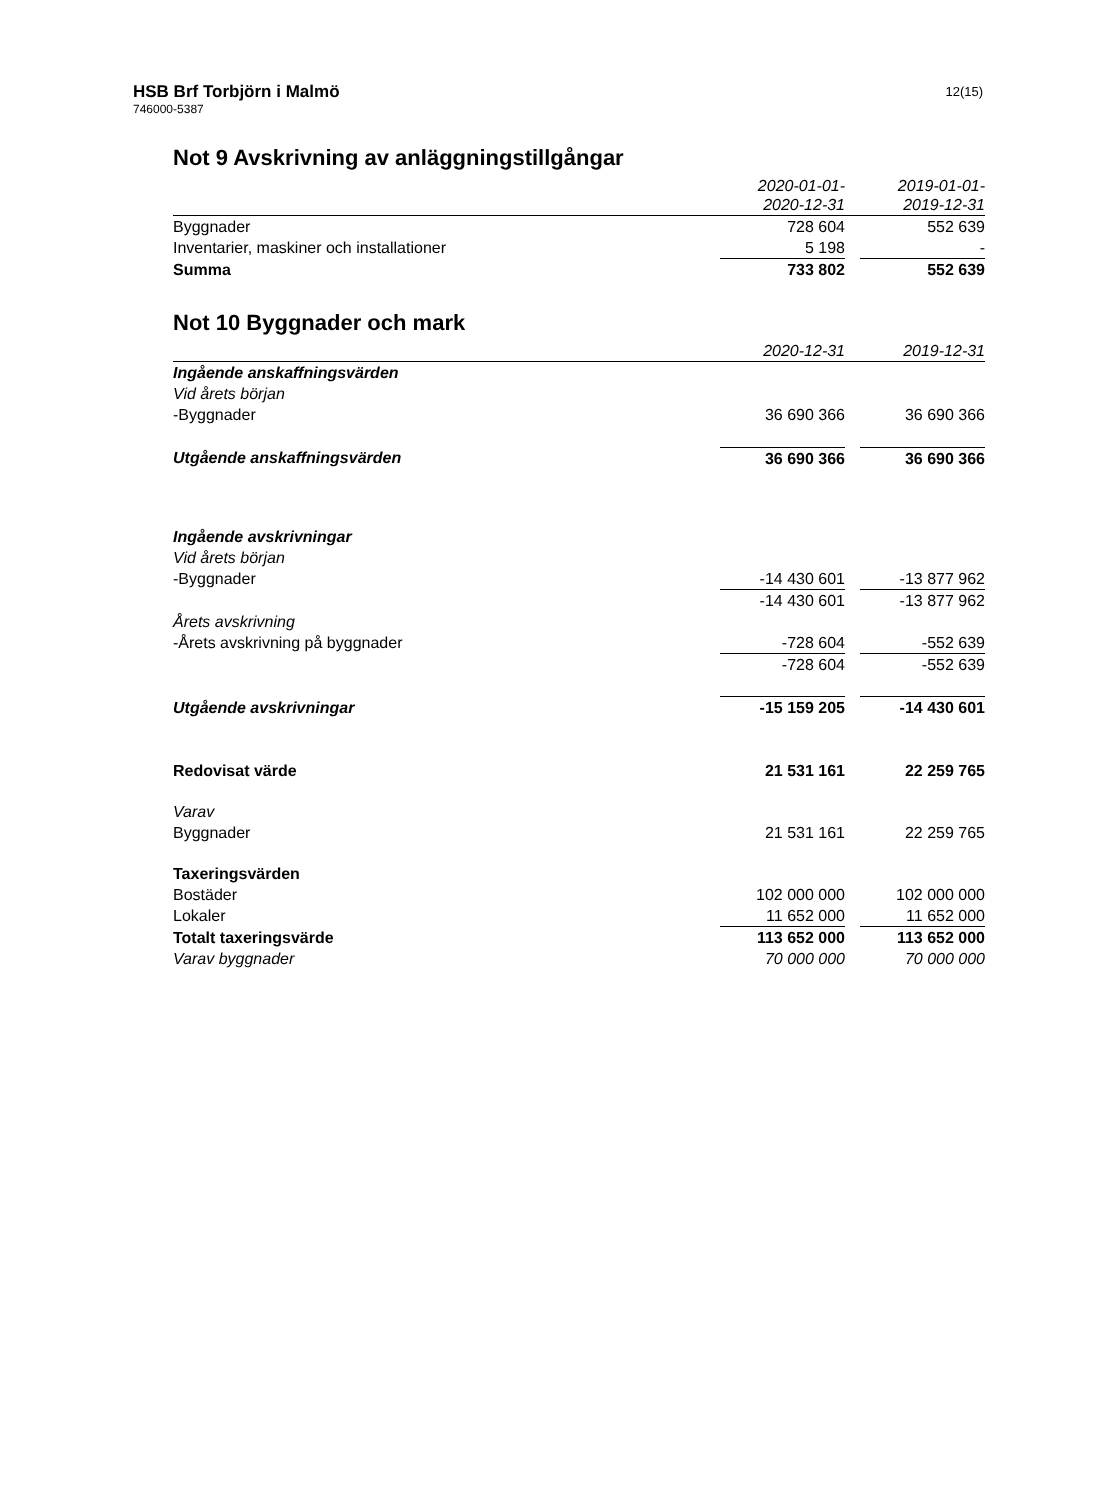HSB Brf Torbjörn i Malmö
746000-5387
12(15)
Not 9 Avskrivning av anläggningstillgångar
| | 2020-01-01- 2020-12-31 | | 2019-01-01- 2019-12-31 |
| --- | --- | --- | --- |
| Byggnader | 728 604 | | 552 639 |
| Inventarier, maskiner och installationer | 5 198 | | - |
| Summa | 733 802 | | 552 639 |
Not 10 Byggnader och mark
| | 2020-12-31 | | 2019-12-31 |
| --- | --- | --- | --- |
| Ingående anskaffningsvärden | | | |
| Vid årets början | | | |
| -Byggnader | 36 690 366 | | 36 690 366 |
| Utgående anskaffningsvärden | 36 690 366 | | 36 690 366 |
| Ingående avskrivningar | | | |
| Vid årets början | | | |
| -Byggnader | -14 430 601 | | -13 877 962 |
| | -14 430 601 | | -13 877 962 |
| Årets avskrivning | | | |
| -Årets avskrivning på byggnader | -728 604 | | -552 639 |
| | -728 604 | | -552 639 |
| Utgående avskrivningar | -15 159 205 | | -14 430 601 |
| Redovisat värde | 21 531 161 | | 22 259 765 |
| Varav | | | |
| Byggnader | 21 531 161 | | 22 259 765 |
| Taxeringsvärden | | | |
| Bostäder | 102 000 000 | | 102 000 000 |
| Lokaler | 11 652 000 | | 11 652 000 |
| Totalt taxeringsvärde | 113 652 000 | | 113 652 000 |
| Varav byggnader | 70 000 000 | | 70 000 000 |